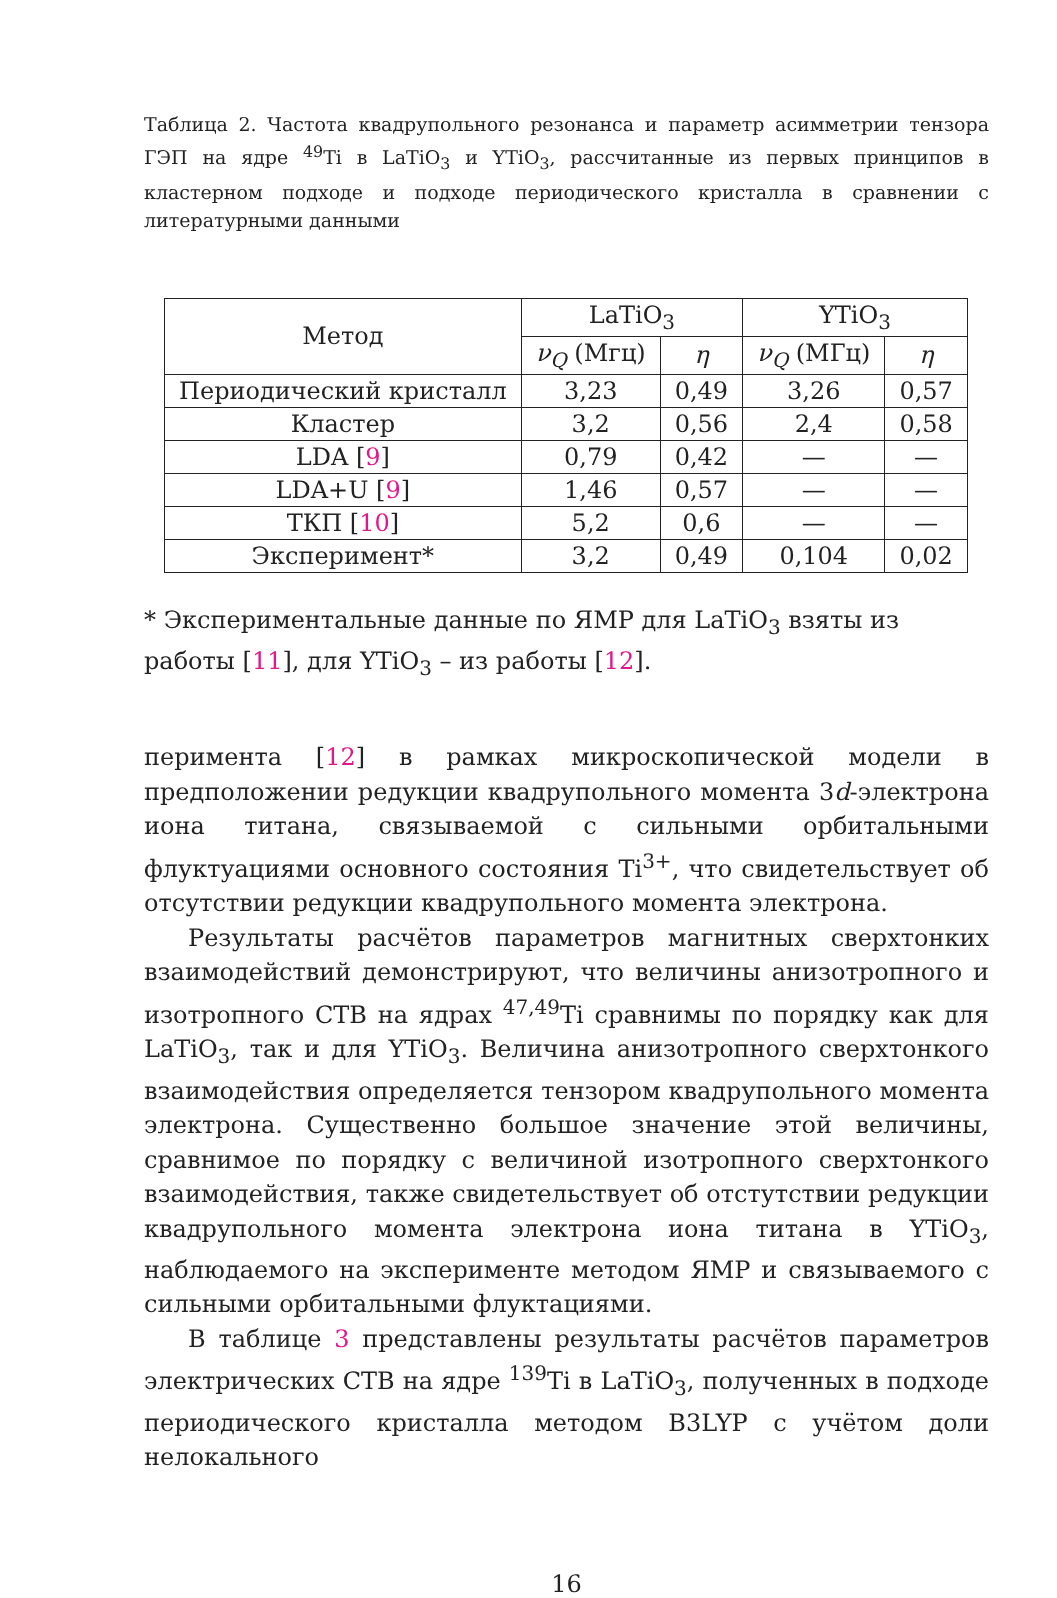Таблица 2. Частота квадрупольного резонанса и параметр асимметрии тензора ГЭП на ядре <sup>49</sup>Ti в LaTiO<sub>3</sub> и YTiO<sub>3</sub>, рассчитанные из первых принципов в кластерном подходе и подходе периодического кристалла в сравнении с литературными данными
| Метод | LaTiO<sub>3</sub> | | YTiO<sub>3</sub> | |
| --- | --- | --- | --- | --- |
| | ν<sub>Q</sub> (Мгц) | η | ν<sub>Q</sub> (МГц) | η |
| Периодический кристалл | 3,23 | 0,49 | 3,26 | 0,57 |
| Кластер | 3,2 | 0,56 | 2,4 | 0,58 |
| LDA [ 9 ] | 0,79 | 0,42 | — | — |
| LDA+U [ 9 ] | 1,46 | 0,57 | — | — |
| ТКП [ 10 ] | 5,2 | 0,6 | — | — |
| Эксперимент* | 3,2 | 0,49 | 0,104 | 0,02 |
* Экспериментальные данные по ЯМР для LaTiO<sub>3</sub> взяты из работы [11], для YTiO<sub>3</sub> – из работы [12].
перимента [12] в рамках микроскопической модели в предположении редукции квадрупольного момента 3d-электрона иона титана, связываемой с сильными орбитальными флуктуациями основного состояния Ti<sup>3+</sup>, что свидетельствует об отсутствии редукции квадрупольного момента электрона.
Результаты расчётов параметров магнитных сверхтонких взаимодействий демонстрируют, что величины анизотропного и изотропного СТВ на ядрах <sup>47,49</sup>Ti сравнимы по порядку как для LaTiO<sub>3</sub>, так и для YTiO<sub>3</sub>. Величина анизотропного сверхтонкого взаимодействия определяется тензором квадрупольного момента электрона. Существенно большое значение этой величины, сравнимое по порядку с величиной изотропного сверхтонкого взаимодействия, также свидетельствует об отстутствии редукции квадрупольного момента электрона иона титана в YTiO<sub>3</sub>, наблюдаемого на эксперименте методом ЯМР и связываемого с сильными орбитальными флуктациями.
В таблице 3 представлены результаты расчётов параметров электрических СТВ на ядре <sup>139</sup>Ti в LaTiO<sub>3</sub>, полученных в подходе периодического кристалла методом B3LYP с учётом доли нелокального
16